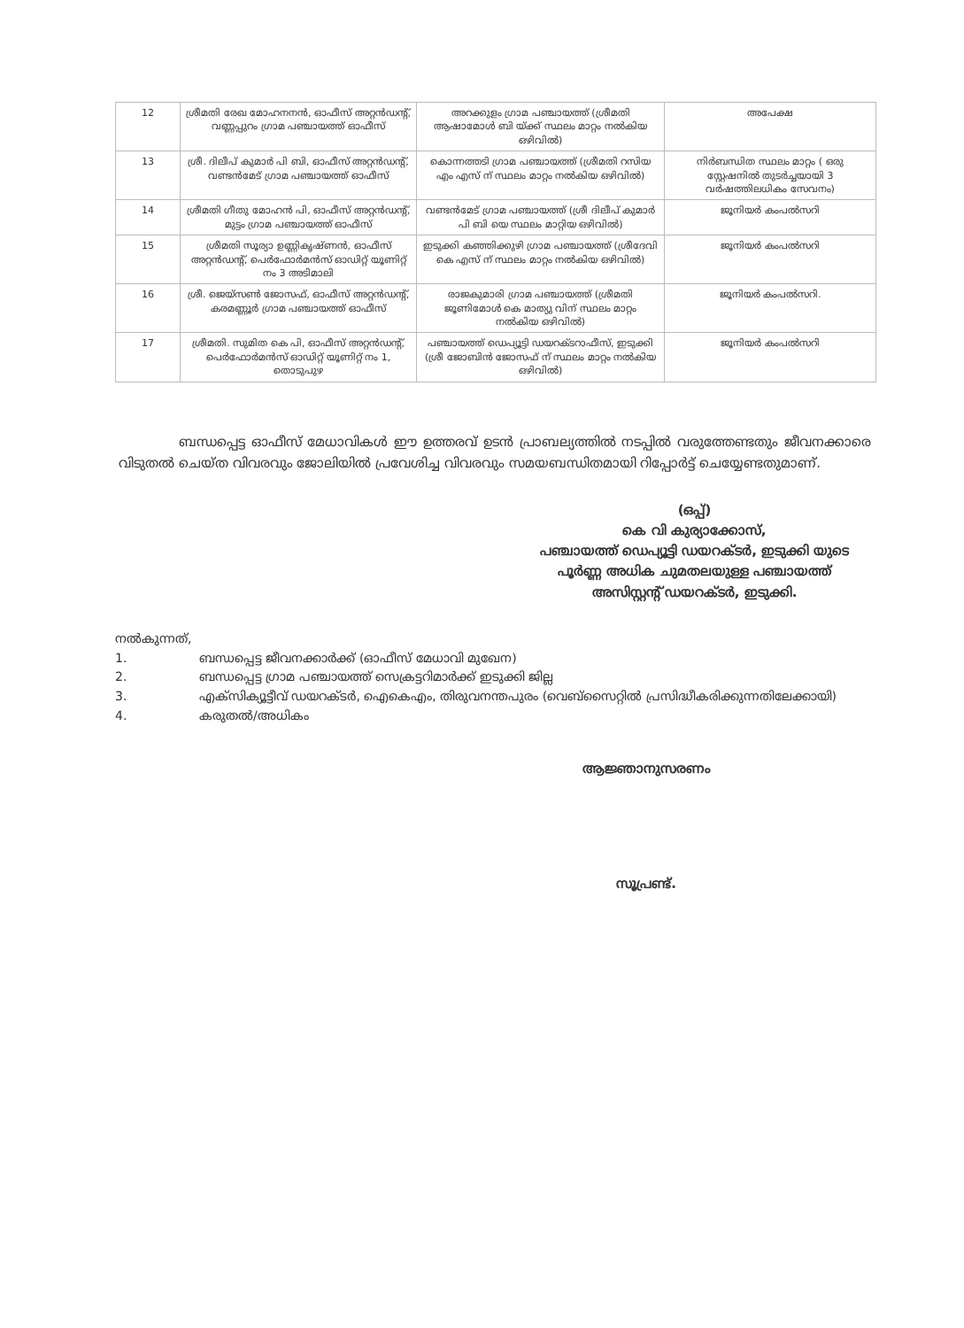| 12 | ശ്രീമതി രേഖ മോഹനനൻ, ഓഫീസ് അറ്റൻഡന്റ്, വണ്ണപ്പുറം ഗ്രാമ പഞ്ചായത്ത് ഓഫീസ് | അറക്കുളം ഗ്രാമ പഞ്ചായത്ത് (ശ്രീമതി ആഷാമോൾ ബി യ്ക്ക് സ്ഥലം മാറ്റം നൽകിയ ഒഴിവിൽ) | അപേക്ഷ |
| 13 | ശ്രീ. ദിലീപ് കുമാർ പി ബി, ഓഫീസ് അറ്റൻഡന്റ്, വണ്ടൻമേട് ഗ്രാമ പഞ്ചായത്ത് ഓഫീസ് | കൊന്നത്തടി ഗ്രാമ പഞ്ചായത്ത് (ശ്രീമതി റസിയ എം എസ് ന് സ്ഥലം മാറ്റം നൽകിയ ഒഴിവിൽ) | നിർബന്ധിത സ്ഥലം മാറ്റം ( ഒരു സ്റ്റേഷനിൽ തുടർച്ചയായി 3 വർഷത്തിലധികം സേവനം) |
| 14 | ശ്രീമതി ഗീതു മോഹൻ പി, ഓഫീസ് അറ്റൻഡന്റ്, മുട്ടം ഗ്രാമ പഞ്ചായത്ത് ഓഫീസ് | വണ്ടൻമേട് ഗ്രാമ പഞ്ചായത്ത് (ശ്രീ ദിലീപ് കുമാർ പി ബി യെ സ്ഥലം മാറ്റിയ ഒഴിവിൽ) | ജൂനിയർ കംപൽസറി |
| 15 | ശ്രീമതി സൂര്യാ ഉണ്ണികൃഷ്ണൻ, ഓഫീസ് അറ്റൻഡന്റ്, പെർഫോർമൻസ് ഓഡിറ്റ് യൂണിറ്റ് നം 3 അടിമാലി | ഇടുക്കി കഞ്ഞിക്കുഴി ഗ്രാമ പഞ്ചായത്ത് (ശ്രീദേവി കെ എസ് ന് സ്ഥലം മാറ്റം നൽകിയ ഒഴിവിൽ) | ജൂനിയർ കംപൽസറി |
| 16 | ശ്രീ. ജെയ്സൺ ജോസഫ്, ഓഫീസ് അറ്റൻഡന്റ്, കരമണ്ണൂർ ഗ്രാമ പഞ്ചായത്ത് ഓഫീസ് | രാജകുമാരി ഗ്രാമ പഞ്ചായത്ത് (ശ്രീമതി ജൂണിമോൾ കെ മാത്യു വിന് സ്ഥലം മാറ്റം നൽകിയ ഒഴിവിൽ) | ജൂനിയർ കംപൽസറി. |
| 17 | ശ്രീമതി. സുമിത കെ പി, ഓഫീസ് അറ്റൻഡന്റ്, പെർഫോർമൻസ് ഓഡിറ്റ് യൂണിറ്റ് നം 1, തൊടുപുഴ | പഞ്ചായത്ത് ഡെപ്യൂട്ടി ഡയറക്ടറാഫീസ്, ഇടുക്കി (ശ്രീ ജോബിൻ ജോസഫ് ന് സ്ഥലം മാറ്റം നൽകിയ ഒഴിവിൽ) | ജൂനിയർ കംപൽസറി |
ബന്ധപ്പെട്ട ഓഫീസ് മേധാവികൾ ഈ ഉത്തരവ് ഉടൻ പ്രാബല്യത്തിൽ നടപ്പിൽ വരുത്തേണ്ടതും ജീവനക്കാരെ വിടുതൽ ചെയ്ത വിവരവും ജോലിയിൽ പ്രവേശിച്ച വിവരവും സമയബന്ധിതമായി റിപ്പോർട്ട് ചെയ്യേണ്ടതുമാണ്.
(ഒപ്പ്)
കെ വി കുര്യാക്കോസ്,
പഞ്ചായത്ത് ഡെപ്യൂട്ടി ഡയറക്ടർ, ഇടുക്കി യുടെ
പൂർണ്ണ അധിക ചുമതലയുള്ള പഞ്ചായത്ത്
അസിസ്റ്റന്റ് ഡയറക്ടർ, ഇടുക്കി.
നൽകുന്നത്,
1. ബന്ധപ്പെട്ട ജീവനക്കാർക്ക് (ഓഫീസ് മേധാവി മുഖേന)
2. ബന്ധപ്പെട്ട ഗ്രാമ പഞ്ചായത്ത് സെക്രട്ടറിമാർക്ക് ഇടുക്കി ജില്ല
3. എക്സിക്യൂട്ടീവ് ഡയറക്ടർ, ഐകെഎം, തിരുവനന്തപുരം (വെബ്സൈറ്റിൽ പ്രസിദ്ധീകരിക്കുന്നതിലേക്കായി)
4. കരുതൽ/അധികം
ആജ്ഞാനുസരണം
സൂപ്രണ്ട്.